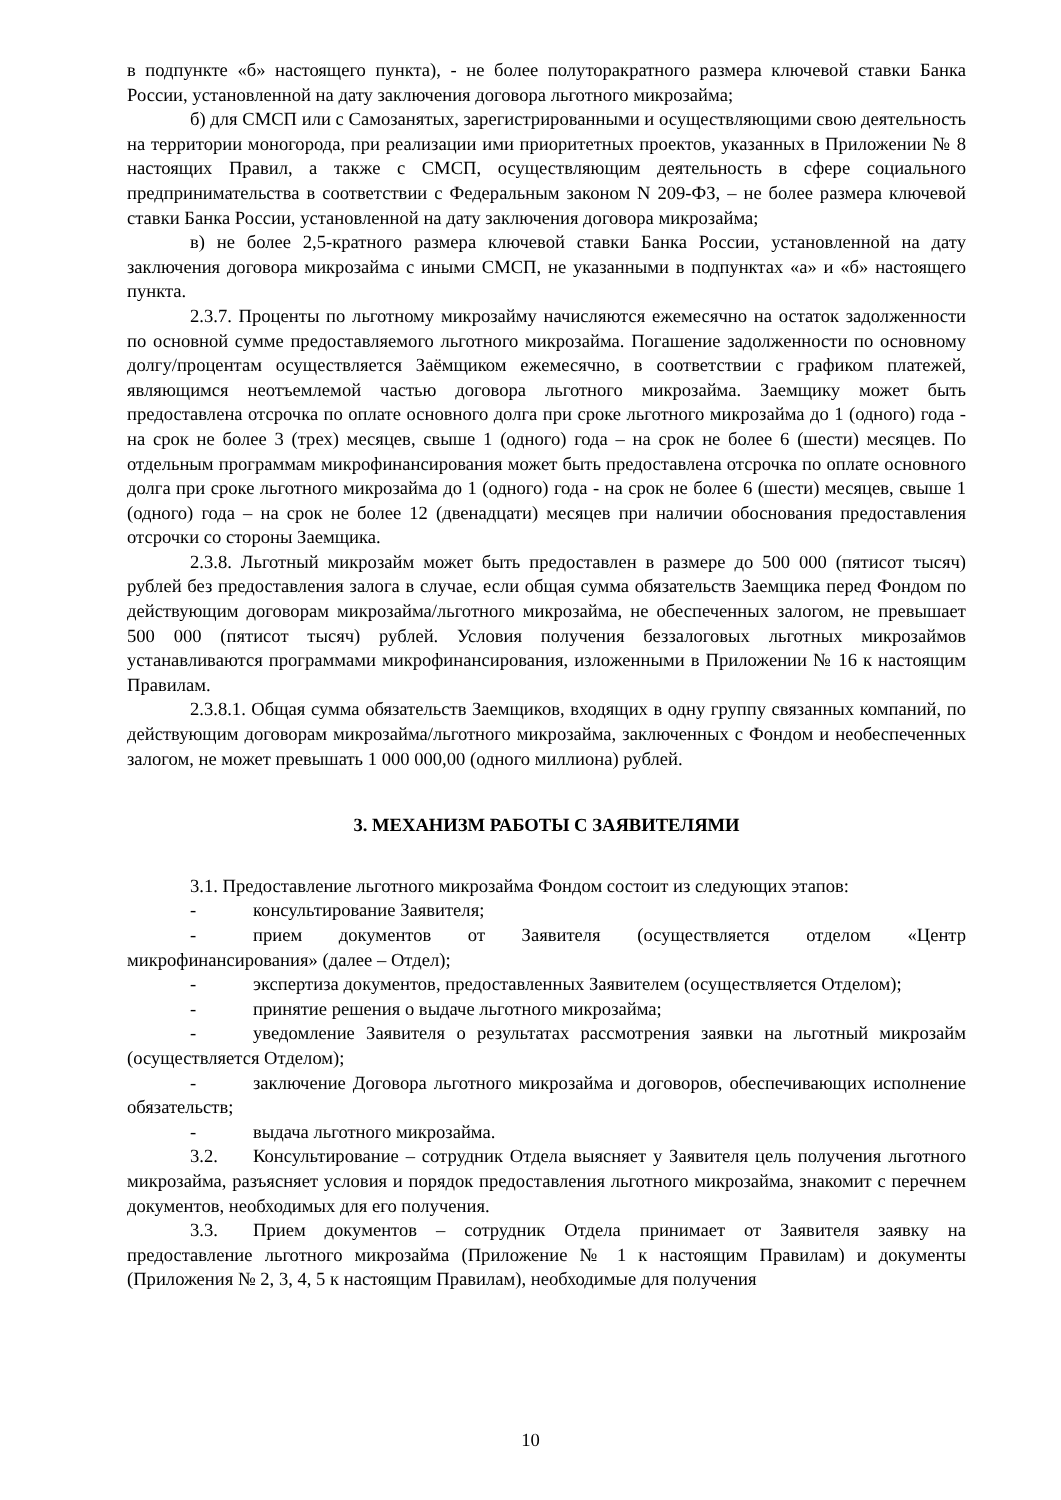в подпункте «б» настоящего пункта), - не более полуторакратного размера ключевой ставки Банка России, установленной на дату заключения договора льготного микрозайма;
б) для СМСП или с Самозанятых, зарегистрированными и осуществляющими свою деятельность на территории моногорода, при реализации ими приоритетных проектов, указанных в Приложении № 8 настоящих Правил, а также с СМСП, осуществляющим деятельность в сфере социального предпринимательства в соответствии с Федеральным законом N 209-ФЗ, – не более размера ключевой ставки Банка России, установленной на дату заключения договора микрозайма;
в) не более 2,5-кратного размера ключевой ставки Банка России, установленной на дату заключения договора микрозайма с иными СМСП, не указанными в подпунктах «а» и «б» настоящего пункта.
2.3.7. Проценты по льготному микрозайму начисляются ежемесячно на остаток задолженности по основной сумме предоставляемого льготного микрозайма. Погашение задолженности по основному долгу/процентам осуществляется Заёмщиком ежемесячно, в соответствии с графиком платежей, являющимся неотъемлемой частью договора льготного микрозайма. Заемщику может быть предоставлена отсрочка по оплате основного долга при сроке льготного микрозайма до 1 (одного) года - на срок не более 3 (трех) месяцев, свыше 1 (одного) года – на срок не более 6 (шести) месяцев. По отдельным программам микрофинансирования может быть предоставлена отсрочка по оплате основного долга при сроке льготного микрозайма до 1 (одного) года - на срок не более 6 (шести) месяцев, свыше 1 (одного) года – на срок не более 12 (двенадцати) месяцев при наличии обоснования предоставления отсрочки со стороны Заемщика.
2.3.8. Льготный микрозайм может быть предоставлен в размере до 500 000 (пятисот тысяч) рублей без предоставления залога в случае, если общая сумма обязательств Заемщика перед Фондом по действующим договорам микрозайма/льготного микрозайма, не обеспеченных залогом, не превышает 500 000 (пятисот тысяч) рублей. Условия получения беззалоговых льготных микрозаймов устанавливаются программами микрофинансирования, изложенными в Приложении № 16 к настоящим Правилам.
2.3.8.1. Общая сумма обязательств Заемщиков, входящих в одну группу связанных компаний, по действующим договорам микрозайма/льготного микрозайма, заключенных с Фондом и необеспеченных залогом, не может превышать 1 000 000,00 (одного миллиона) рублей.
3. МЕХАНИЗМ РАБОТЫ С ЗАЯВИТЕЛЯМИ
3.1. Предоставление льготного микрозайма Фондом состоит из следующих этапов:
- консультирование Заявителя;
- прием документов от Заявителя (осуществляется отделом «Центр микрофинансирования» (далее – Отдел);
- экспертиза документов, предоставленных Заявителем (осуществляется Отделом);
- принятие решения о выдаче льготного микрозайма;
- уведомление Заявителя о результатах рассмотрения заявки на льготный микрозайм (осуществляется Отделом);
- заключение Договора льготного микрозайма и договоров, обеспечивающих исполнение обязательств;
- выдача льготного микрозайма.
3.2. Консультирование – сотрудник Отдела выясняет у Заявителя цель получения льготного микрозайма, разъясняет условия и порядок предоставления льготного микрозайма, знакомит с перечнем документов, необходимых для его получения.
3.3. Прием документов – сотрудник Отдела принимает от Заявителя заявку на предоставление льготного микрозайма (Приложение № 1 к настоящим Правилам) и документы (Приложения № 2, 3, 4, 5 к настоящим Правилам), необходимые для получения
10